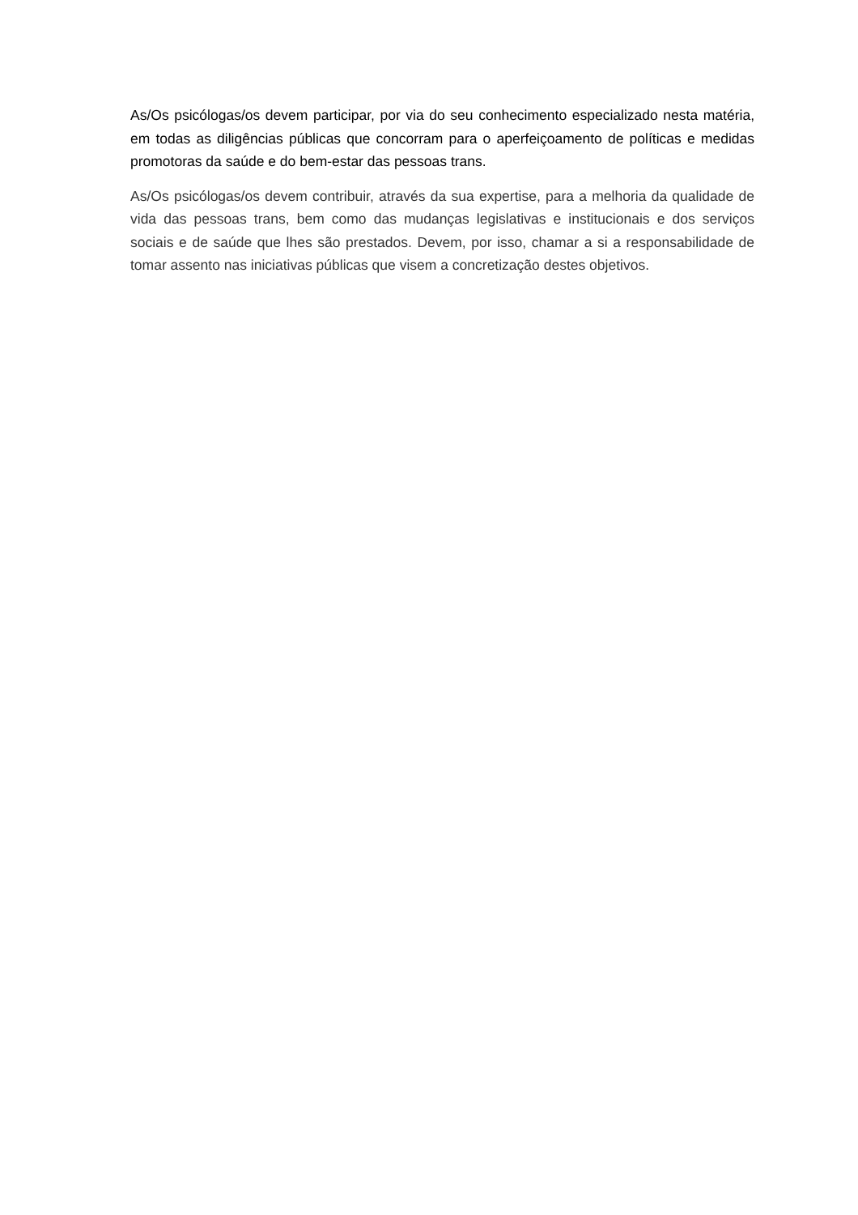As/Os psicólogas/os devem participar, por via do seu conhecimento especializado nesta matéria, em todas as diligências públicas que concorram para o aperfeiçoamento de políticas e medidas promotoras da saúde e do bem-estar das pessoas trans.
As/Os psicólogas/os devem contribuir, através da sua expertise, para a melhoria da qualidade de vida das pessoas trans, bem como das mudanças legislativas e institucionais e dos serviços sociais e de saúde que lhes são prestados. Devem, por isso, chamar a si a responsabilidade de tomar assento nas iniciativas públicas que visem a concretização destes objetivos.